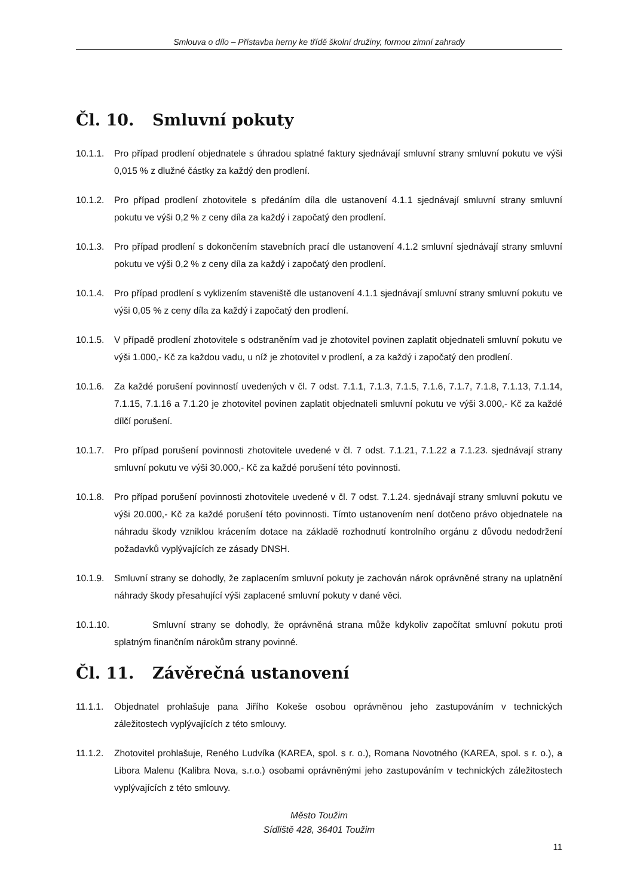Smlouva o dílo – Přístavba herny ke třídě školní družiny, formou zimní zahrady
Čl. 10. Smluvní pokuty
10.1.1.
Pro případ prodlení objednatele s úhradou splatné faktury sjednávají smluvní strany smluvní pokutu ve výši 0,015 % z dlužné částky za každý den prodlení.
10.1.2.
Pro případ prodlení zhotovitele s předáním díla dle ustanovení 4.1.1 sjednávají smluvní strany smluvní pokutu ve výši 0,2 % z ceny díla za každý i započatý den prodlení.
10.1.3.
Pro případ prodlení s dokončením stavebních prací dle ustanovení 4.1.2 smluvní sjednávají strany smluvní pokutu ve výši 0,2 % z ceny díla za každý i započatý den prodlení.
10.1.4.
Pro případ prodlení s vyklizením staveniště dle ustanovení 4.1.1 sjednávají smluvní strany smluvní pokutu ve výši 0,05 % z ceny díla za každý i započatý den prodlení.
10.1.5.
V případě prodlení zhotovitele s odstraněním vad je zhotovitel povinen zaplatit objednateli smluvní pokutu ve výši 1.000,- Kč za každou vadu, u níž je zhotovitel v prodlení, a za každý i započatý den prodlení.
10.1.6.
Za každé porušení povinností uvedených v čl. 7 odst. 7.1.1, 7.1.3, 7.1.5, 7.1.6, 7.1.7, 7.1.8, 7.1.13, 7.1.14, 7.1.15, 7.1.16 a 7.1.20 je zhotovitel povinen zaplatit objednateli smluvní pokutu ve výši 3.000,- Kč za každé dílčí porušení.
10.1.7.
Pro případ porušení povinnosti zhotovitele uvedené v čl. 7 odst. 7.1.21, 7.1.22 a 7.1.23. sjednávají strany smluvní pokutu ve výši 30.000,- Kč za každé porušení této povinnosti.
10.1.8.
Pro případ porušení povinnosti zhotovitele uvedené v čl. 7 odst. 7.1.24. sjednávají strany smluvní pokutu ve výši 20.000,- Kč za každé porušení této povinnosti. Tímto ustanovením není dotčeno právo objednatele na náhradu škody vzniklou krácením dotace na základě rozhodnutí kontrolního orgánu z důvodu nedodržení požadavků vyplývajících ze zásady DNSH.
10.1.9.
Smluvní strany se dohodly, že zaplacením smluvní pokuty je zachován nárok oprávněné strany na uplatnění náhrady škody přesahující výši zaplacené smluvní pokuty v dané věci.
10.1.10. Smluvní strany se dohodly, že oprávněná strana může kdykoliv započítat smluvní pokutu proti splatným finančním nárokům strany povinné.
Čl. 11. Závěrečná ustanovení
11.1.1.
Objednatel prohlašuje pana Jiřího Kokeše osobou oprávněnou jeho zastupováním v technických záležitostech vyplývajících z této smlouvy.
11.1.2.
Zhotovitel prohlašuje, Reného Ludvíka (KAREA, spol. s r. o.), Romana Novotného (KAREA, spol. s r. o.), a Libora Malenu (Kalibra Nova, s.r.o.) osobami oprávněnými jeho zastupováním v technických záležitostech vyplývajících z této smlouvy.
Město Toužim
Sídliště 428, 36401 Toužim
11